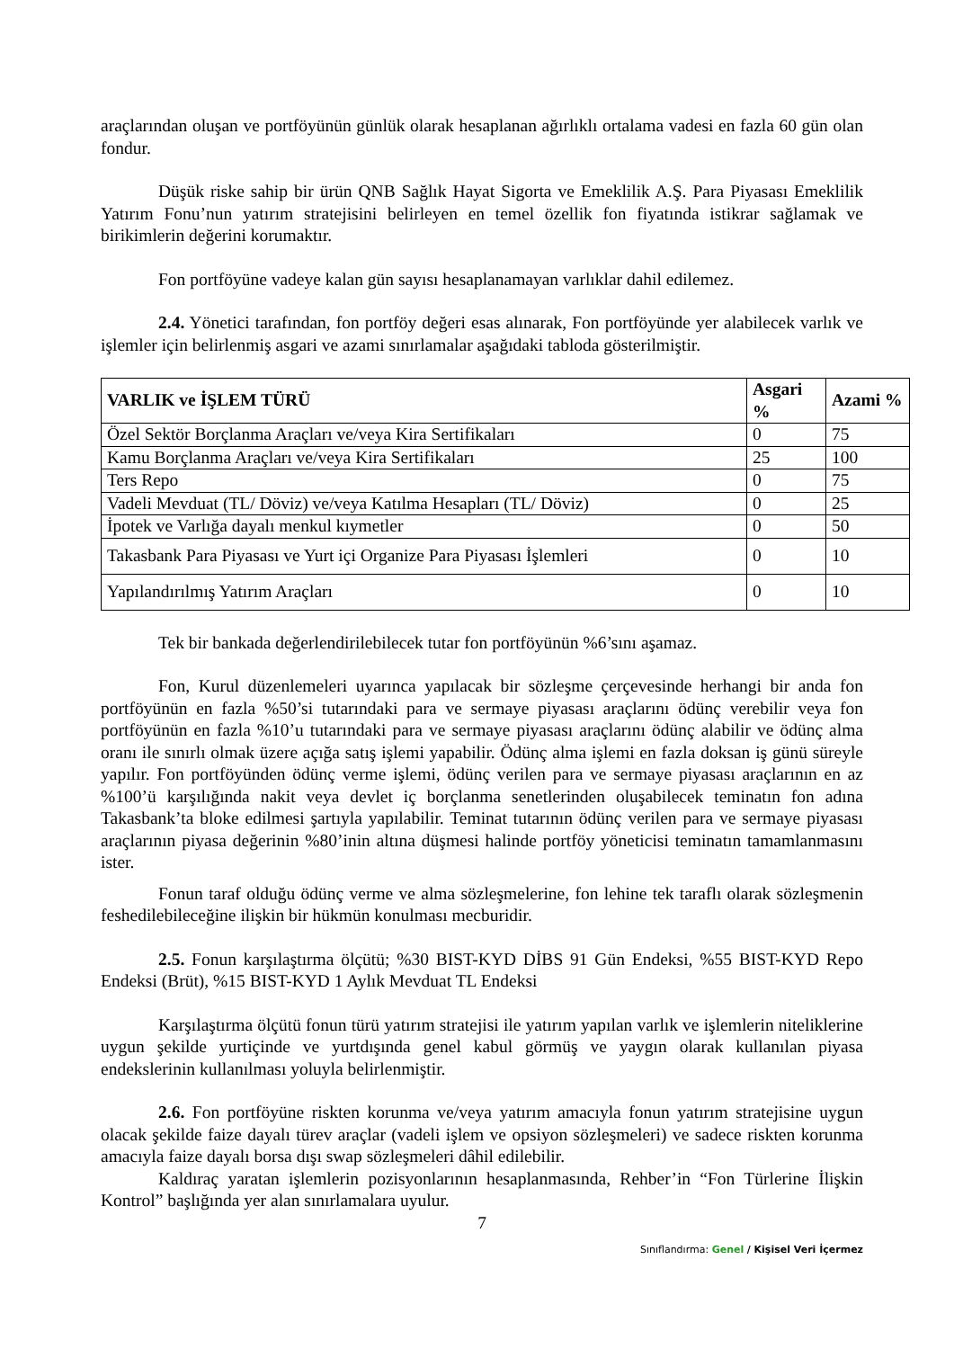araçlarından oluşan ve portföyünün günlük olarak hesaplanan ağırlıklı ortalama vadesi en fazla 60 gün olan fondur.
Düşük riske sahip bir ürün QNB Sağlık Hayat Sigorta ve Emeklilik A.Ş. Para Piyasası Emeklilik Yatırım Fonu’nun yatırım stratejisini belirleyen en temel özellik fon fiyatında istikrar sağlamak ve birikimlerin değerini korumaktır.
Fon portföyüne vadeye kalan gün sayısı hesaplanamayan varlıklar dahil edilemez.
2.4. Yönetici tarafından, fon portföy değeri esas alınarak, Fon portföyünde yer alabilecek varlık ve işlemler için belirlenmiş asgari ve azami sınırlamalar aşağıdaki tabloda gösterilmiştir.
| VARLIK ve İŞLEM TÜRÜ | Asgari % | Azami % |
| --- | --- | --- |
| Özel Sektör Borçlanma Araçları ve/veya Kira Sertifikaları | 0 | 75 |
| Kamu Borçlanma Araçları ve/veya Kira Sertifikaları | 25 | 100 |
| Ters Repo | 0 | 75 |
| Vadeli Mevduat (TL/ Döviz) ve/veya Katılma Hesapları (TL/ Döviz) | 0 | 25 |
| İpotek ve Varlığa dayalı menkul kıymetler | 0 | 50 |
| Takasbank Para Piyasası ve Yurt içi Organize Para Piyasası İşlemleri | 0 | 10 |
| Yapılandırılmış Yatırım Araçları | 0 | 10 |
Tek bir bankada değerlendirilebilecek tutar fon portföyünün %6’sını aşamaz.
Fon, Kurul düzenlemeleri uyarınca yapılacak bir sözleşme çerçevesinde herhangi bir anda fon portföyünün en fazla %50’si tutarındaki para ve sermaye piyasası araçlarını ödünç verebilir veya fon portföyünün en fazla %10’u tutarındaki para ve sermaye piyasası araçlarını ödünç alabilir ve ödünç alma oranı ile sınırlı olmak üzere açığa satış işlemi yapabilir. Ödünç alma işlemi en fazla doksan iş günü süreyle yapılır. Fon portföyünden ödünç verme işlemi, ödünç verilen para ve sermaye piyasası araçlarının en az %100’ü karşılığında nakit veya devlet iç borçlanma senetlerinden oluşabilecek teminatın fon adına Takasbank’ta bloke edilmesi şartıyla yapılabilir. Teminat tutarının ödünç verilen para ve sermaye piyasası araçlarının piyasa değerinin %80’inin altına düşmesi halinde portföy yöneticisi teminatın tamamlanmasını ister.
Fonun taraf olduğu ödünç verme ve alma sözleşmelerine, fon lehine tek taraflı olarak sözleşmenin feshedilebileceğine ilişkin bir hükmün konulması mecburidir.
2.5. Fonun karşılaştırma ölçütü; %30 BIST-KYD DİBS 91 Gün Endeksi, %55 BIST-KYD Repo Endeksi (Brüt), %15 BIST-KYD 1 Aylık Mevduat TL Endeksi
Karşılaştırma ölçütü fonun türü yatırım stratejisi ile yatırım yapılan varlık ve işlemlerin niteliklerine uygun şekilde yurtiçinde ve yurtdışında genel kabul görmüş ve yaygın olarak kullanılan piyasa endekslerinin kullanılması yoluyla belirlenmiştir.
2.6. Fon portföyüne riskten korunma ve/veya yatırım amacıyla fonun yatırım stratejisine uygun olacak şekilde faize dayalı türev araçlar (vadeli işlem ve opsiyon sözleşmeleri) ve sadece riskten korunma amacıyla faize dayalı borsa dışı swap sözleşmeleri dâhil edilebilir.
Kaldıraç yaratan işlemlerin pozisyonlarının hesaplanmasında, Rehber’in “Fon Türlerine İlişkin Kontrol” başlığında yer alan sınırlamalara uyulur.
7
Sınıflandırma: Genel / Kişisel Veri İçermez